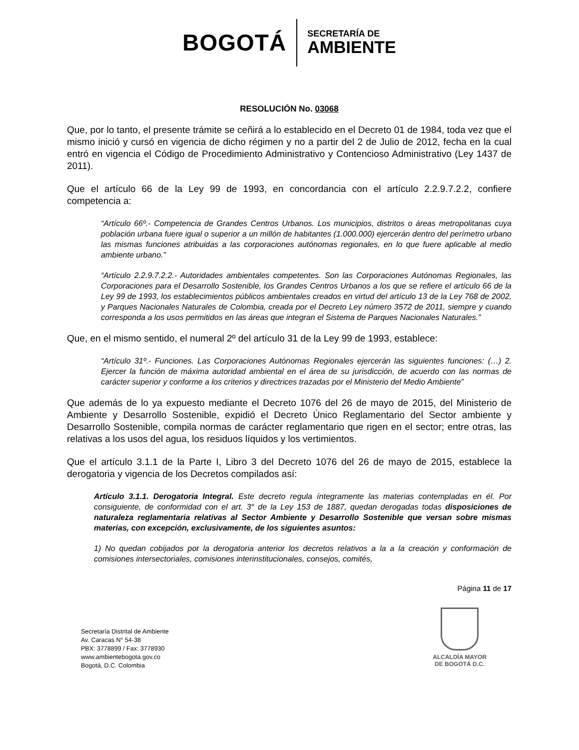BOGOTÁ
SECRETARÍA DE
AMBIENTE
RESOLUCIÓN No. 03068
Que, por lo tanto, el presente trámite se ceñirá a lo establecido en el Decreto 01 de 1984, toda vez que el mismo inició y cursó en vigencia de dicho régimen y no a partir del 2 de Julio de 2012, fecha en la cual entró en vigencia el Código de Procedimiento Administrativo y Contencioso Administrativo (Ley 1437 de 2011).
Que el artículo 66 de la Ley 99 de 1993, en concordancia con el artículo 2.2.9.7.2.2, confiere competencia a:
“Artículo 66º.- Competencia de Grandes Centros Urbanos. Los municipios, distritos o áreas metropolitanas cuya población urbana fuere igual o superior a un millón de habitantes (1.000.000) ejercerán dentro del perímetro urbano las mismas funciones atribuidas a las corporaciones autónomas regionales, en lo que fuere aplicable al medio ambiente urbano.”
“Artículo 2.2.9.7.2.2.- Autoridades ambientales competentes. Son las Corporaciones Autónomas Regionales, las Corporaciones para el Desarrollo Sostenible, los Grandes Centros Urbanos a los que se refiere el artículo 66 de la Ley 99 de 1993, los establecimientos públicos ambientales creados en virtud del artículo 13 de la Ley 768 de 2002, y Parques Nacionales Naturales de Colombia, creada por el Decreto Ley número 3572 de 2011, siempre y cuando corresponda a los usos permitidos en las áreas que integran el Sistema de Parques Nacionales Naturales.”
Que, en el mismo sentido, el numeral 2º del artículo 31 de la Ley 99 de 1993, establece:
“Artículo 31º.- Funciones. Las Corporaciones Autónomas Regionales ejercerán las siguientes funciones: (…) 2. Ejercer la función de máxima autoridad ambiental en el área de su jurisdicción, de acuerdo con las normas de carácter superior y conforme a los criterios y directrices trazadas por el Ministerio del Medio Ambiente”
Que además de lo ya expuesto mediante el Decreto 1076 del 26 de mayo de 2015, del Ministerio de Ambiente y Desarrollo Sostenible, expidió el Decreto Único Reglamentario del Sector ambiente y Desarrollo Sostenible, compila normas de carácter reglamentario que rigen en el sector; entre otras, las relativas a los usos del agua, los residuos líquidos y los vertimientos.
Que el artículo 3.1.1 de la Parte I, Libro 3 del Decreto 1076 del 26 de mayo de 2015, establece la derogatoria y vigencia de los Decretos compilados así:
Artículo 3.1.1. Derogatoria Integral. Este decreto regula íntegramente las materias contempladas en él. Por consiguiente, de conformidad con el art. 3° de la Ley 153 de 1887, quedan derogadas todas disposiciones de naturaleza reglamentaria relativas al Sector Ambiente y Desarrollo Sostenible que versan sobre mismas materias, con excepción, exclusivamente, de los siguientes asuntos:
1) No quedan cobijados por la derogatoria anterior los decretos relativos a la a la creación y conformación de comisiones intersectoriales, comisiones interinstitucionales, consejos, comités,
Página 11 de 17
Secretaría Distrital de Ambiente
Av. Caracas N° 54-38
PBX: 3778899 / Fax: 3778930
www.ambientebogota.gov.co
Bogotá, D.C. Colombia
ALCALDÍA MAYOR
DE BOGOTÁ D.C.